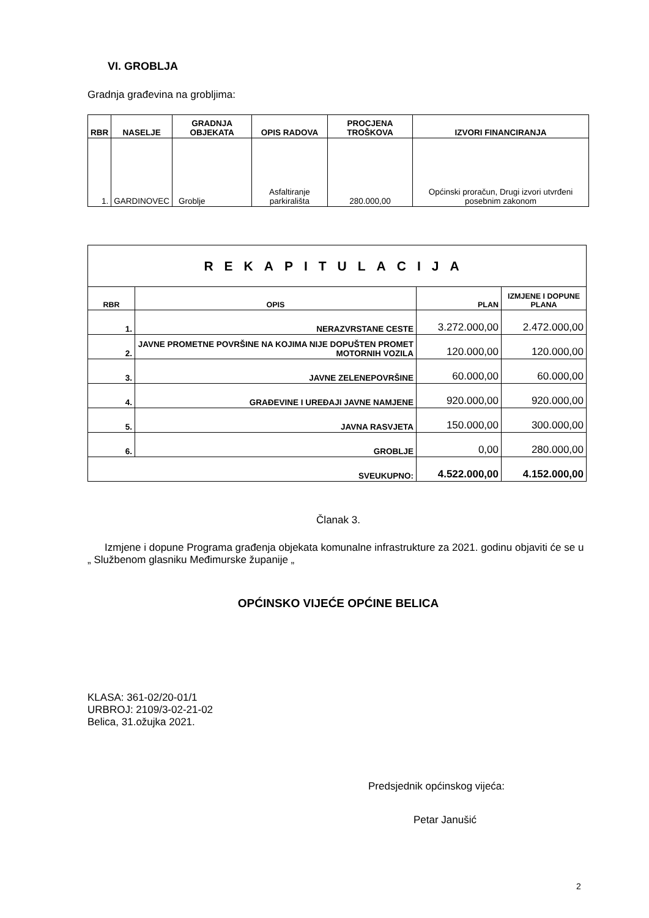VI. GROBLJA
Gradnja građevina na grobljima:
| RBR | NASELJE | GRADNJA OBJEKATA | OPIS RADOVA | PROCJENA TROŠKOVA | IZVORI FINANCIRANJA |
| --- | --- | --- | --- | --- | --- |
| 1. | GARDINOVEC | Groblje | Asfaltiranje parkirališta | 280.000,00 | Općinski proračun, Drugi izvori utvrđeni posebnim zakonom |
| REKAPITULACIJA | | | |
| RBR | OPIS | PLAN | IZMJENE I DOPUNE PLANA |
| 1. | NERAZVRSTANE CESTE | 3.272.000,00 | 2.472.000,00 |
| 2. | JAVNE PROMETNE POVRŠINE NA KOJIMA NIJE DOPUŠTEN PROMET MOTORNIH VOZILA | 120.000,00 | 120.000,00 |
| 3. | JAVNE ZELENEPOVRŠINE | 60.000,00 | 60.000,00 |
| 4. | GRAĐEVINE I UREĐAJI JAVNE NAMJENE | 920.000,00 | 920.000,00 |
| 5. | JAVNA RASVJETA | 150.000,00 | 300.000,00 |
| 6. | GROBLJE | 0,00 | 280.000,00 |
| SVEUKUPNO: | | 4.522.000,00 | 4.152.000,00 |
Članak 3.
Izmjene i dopune Programa građenja objekata komunalne infrastrukture za 2021. godinu objaviti će se u „ Službenom glasniku Međimurske županije „
OPĆINSKO VIJEĆE OPĆINE BELICA
KLASA: 361-02/20-01/1
URBROJ: 2109/3-02-21-02
Belica, 31.ožujka 2021.
Predsjednik općinskog vijeća:
Petar Janušić
2